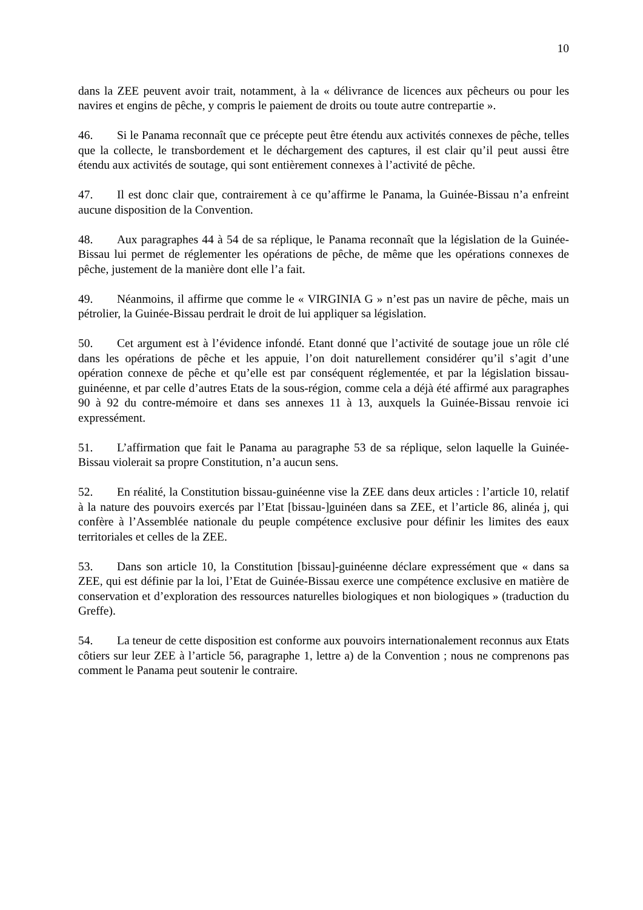10
dans la ZEE peuvent avoir trait, notamment, à la « délivrance de licences aux pêcheurs ou pour les navires et engins de pêche, y compris le paiement de droits ou toute autre contrepartie ».
46. Si le Panama reconnaît que ce précepte peut être étendu aux activités connexes de pêche, telles que la collecte, le transbordement et le déchargement des captures, il est clair qu’il peut aussi être étendu aux activités de soutage, qui sont entièrement connexes à l’activité de pêche.
47. Il est donc clair que, contrairement à ce qu’affirme le Panama, la Guinée-Bissau n’a enfreint aucune disposition de la Convention.
48. Aux paragraphes 44 à 54 de sa réplique, le Panama reconnaît que la législation de la Guinée-Bissau lui permet de réglementer les opérations de pêche, de même que les opérations connexes de pêche, justement de la manière dont elle l’a fait.
49. Néanmoins, il affirme que comme le « VIRGINIA G » n’est pas un navire de pêche, mais un pétrolier, la Guinée-Bissau perdrait le droit de lui appliquer sa législation.
50. Cet argument est à l’évidence infondé. Etant donné que l’activité de soutage joue un rôle clé dans les opérations de pêche et les appuie, l’on doit naturellement considérer qu’il s’agit d’une opération connexe de pêche et qu’elle est par conséquent réglementée, et par la législation bissau-guinéenne, et par celle d’autres Etats de la sous-région, comme cela a déjà été affirmé aux paragraphes 90 à 92 du contre-mémoire et dans ses annexes 11 à 13, auxquels la Guinée-Bissau renvoie ici expressément.
51. L’affirmation que fait le Panama au paragraphe 53 de sa réplique, selon laquelle la Guinée-Bissau violerait sa propre Constitution, n’a aucun sens.
52. En réalité, la Constitution bissau-guinéenne vise la ZEE dans deux articles : l’article 10, relatif à la nature des pouvoirs exercés par l’Etat [bissau-]guinéen dans sa ZEE, et l’article 86, alinéa j, qui confère à l’Assemblée nationale du peuple compétence exclusive pour définir les limites des eaux territoriales et celles de la ZEE.
53. Dans son article 10, la Constitution [bissau]-guinéenne déclare expressément que « dans sa ZEE, qui est définie par la loi, l’Etat de Guinée-Bissau exerce une compétence exclusive en matière de conservation et d’exploration des ressources naturelles biologiques et non biologiques » (traduction du Greffe).
54. La teneur de cette disposition est conforme aux pouvoirs internationalement reconnus aux Etats côtiers sur leur ZEE à l’article 56, paragraphe 1, lettre a) de la Convention ; nous ne comprenons pas comment le Panama peut soutenir le contraire.